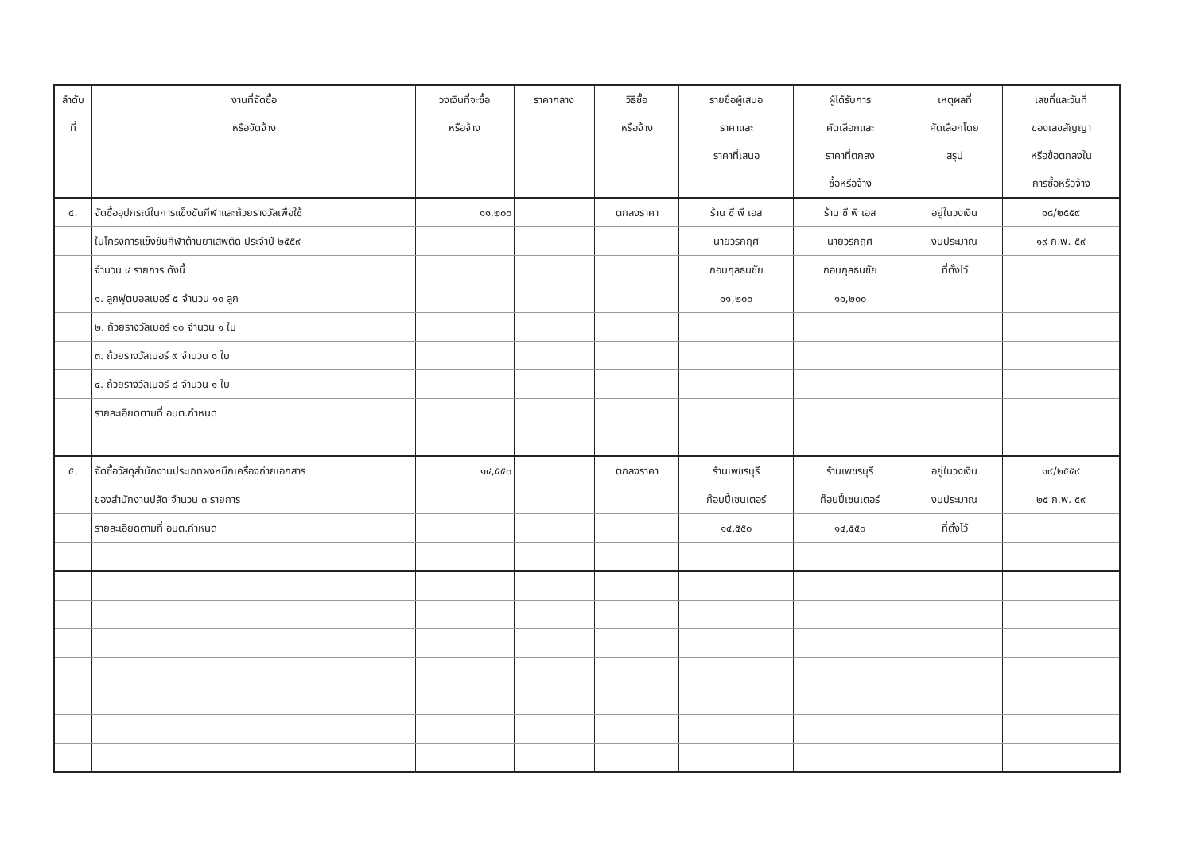| ลำดับ ที่ | งานที่จัดซื้อ หรือจัดจ้าง | วงเงินที่จะซื้อ หรือจ้าง | ราคากลาง | วิธีซื้อ หรือจ้าง | รายชื่อผู้เสนอ ราคาและ ราคาที่เสนอ | ผู้ได้รับการ คัดเลือกและ ราคาที่ตกลง ซื้อหรือจ้าง | เหตุผลที่ คัดเลือกโดย สรุป | เลขที่และวันที่ ของเลขสัญญา หรือข้อตกลงใน การซื้อหรือจ้าง |
| --- | --- | --- | --- | --- | --- | --- | --- | --- |
| ๔. | จัดซื้ออุปกรณ์ในการแข็งขันกีฬาและถ้วยรางวัลเพื่อใช้ | ๑๑,๒๐๐ | | ตกลงราคา | ร้าน ซี พี เอส | ร้าน ซี พี เอส | อยู่ในวงเงิน | ๑๘/๒๕๕๙ |
| | ในโครงการแข็งขันกีฬาต้านยาเสพติด ประจำปี ๒๕๕๙ | | | | นายวรกฤศ | นายวรกฤศ | งบประมาณ | ๑๙ ก.พ. ๕๙ |
| | จำนวน ๔ รายการ ดังนี้ | | | | กอบกุลธนชัย | กอบกุลธนชัย | ที่ตั้งไว้ | |
| | ๑. ลูกฟุตบอลเบอร์ ๕ จำนวน ๑๐ ลูก | | | | ๑๑,๒๐๐ | ๑๑,๒๐๐ | | |
| | ๒. ถ้วยรางวัลเบอร์ ๑๐ จำนวน ๑ ใบ | | | | | | | |
| | ๓. ถ้วยรางวัลเบอร์ ๙ จำนวน ๑ ใบ | | | | | | | |
| | ๔. ถ้วยรางวัลเบอร์ ๘ จำนวน ๑ ใบ | | | | | | | |
| | รายละเอียดตามที่ อบต.กำหนด | | | | | | | |
| ๕. | จัดซื้อวัสดุสำนักงานประเภทผงหมึกเครื่องถ่ายเอกสาร | ๑๔,๕๕๐ | | ตกลงราคา | ร้านเพชรบุรี | ร้านเพชรบุรี | อยู่ในวงเงิน | ๑๙/๒๕๕๙ |
| | ของสำนักงานปลัด จำนวน ๓ รายการ | | | | ก๊อบปี้เซนเตอร์ | ก๊อบปี้เซนเตอร์ | งบประมาณ | ๒๕ ก.พ. ๕๙ |
| | รายละเอียดตามที่ อบต.กำหนด | | | | ๑๔,๕๕๐ | ๑๔,๕๕๐ | ที่ตั้งไว้ | |